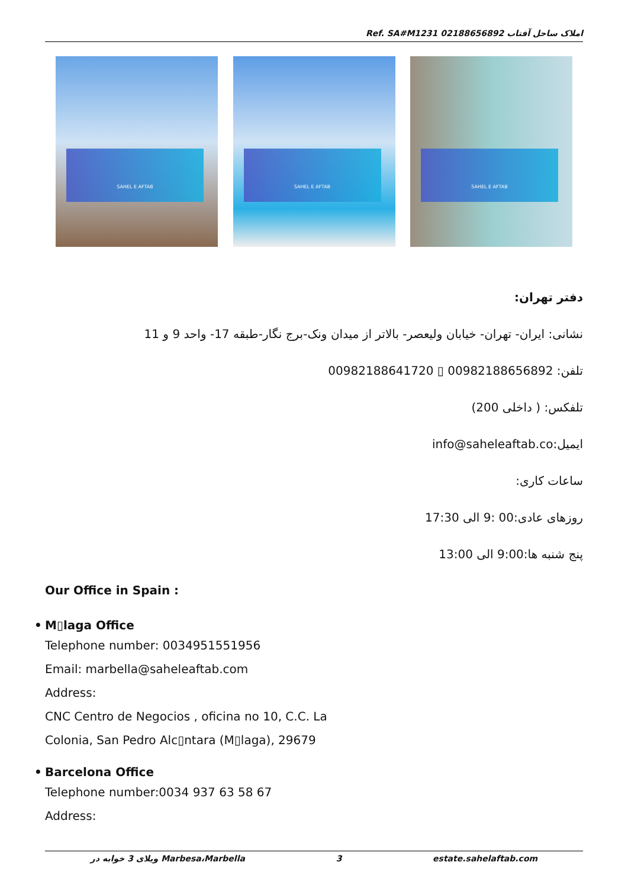Ref. SA#M1231 املاک ساحل آفتاب 02188656892
SAHEL E AFTAB
SAHEL E AFTAB
SAHEL E AFTAB
دفتر تهران:
نشانی: ایران- تهران- خیابان ولیعصر- بالاتر از میدان ونک-برج نگار-طبقه 17- واحد 9 و 11
تلفن: 00982188656892 ▯ 00982188641720
تلفکس: ( داخلی 200)
ایمیل:info@saheleaftab.co
ساعات کاری:
روزهای عادی:00 :9 الی 17:30
پنج شنبه ها:9:00 الی 13:00
Our Office in Spain :
• M▯laga Office
Telephone number: 0034951551956
Email: marbella@saheleaftab.com
Address:
CNC Centro de Negocios , oficina no 10, C.C. La
Colonia, San Pedro Alc▯ntara (M▯laga), 29679
• Barcelona Office
Telephone number:0034 937 63 58 67
Address:
ویلای 3 خوابه در Marbesa،Marbella 3 estate.sahelaftab.com